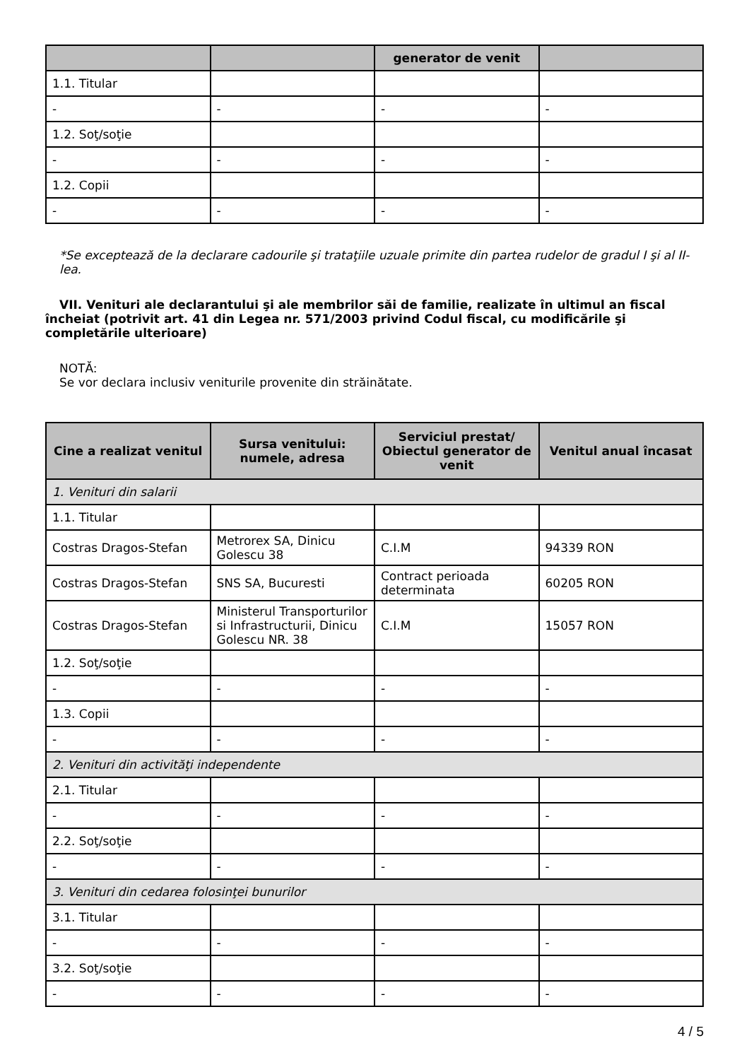| | | generator de venit | |
| --- | --- | --- | --- |
| 1.1. Titular | | | |
| - | - | - | - |
| 1.2. Soţ/soţie | | | |
| - | - | - | - |
| 1.2. Copii | | | |
| - | - | - | - |
*Se exceptează de la declarare cadourile şi trataţiile uzuale primite din partea rudelor de gradul I şi al II-lea.
VII. Venituri ale declarantului şi ale membrilor săi de familie, realizate în ultimul an fiscal încheiat (potrivit art. 41 din Legea nr. 571/2003 privind Codul fiscal, cu modificările şi completările ulterioare)
NOTĂ:
Se vor declara inclusiv veniturile provenite din străinătate.
| Cine a realizat venitul | Sursa venitului: numele, adresa | Serviciul prestat/ Obiectul generator de venit | Venitul anual încasat |
| --- | --- | --- | --- |
| 1. Venituri din salarii | | | |
| 1.1. Titular | | | |
| Costras Dragos-Stefan | Metrorex SA, Dinicu Golescu 38 | C.I.M | 94339 RON |
| Costras Dragos-Stefan | SNS SA, Bucuresti | Contract perioada determinata | 60205 RON |
| Costras Dragos-Stefan | Ministerul Transporturilor si Infrastructurii, Dinicu Golescu NR. 38 | C.I.M | 15057 RON |
| 1.2. Soţ/soţie | | | |
| - | - | - | - |
| 1.3. Copii | | | |
| - | - | - | - |
| 2. Venituri din activităţi independente | | | |
| 2.1. Titular | | | |
| - | - | - | - |
| 2.2. Soţ/soţie | | | |
| - | - | - | - |
| 3. Venituri din cedarea folosinţei bunurilor | | | |
| 3.1. Titular | | | |
| - | - | - | - |
| 3.2. Soţ/soţie | | | |
| - | - | - | - |
4 / 5